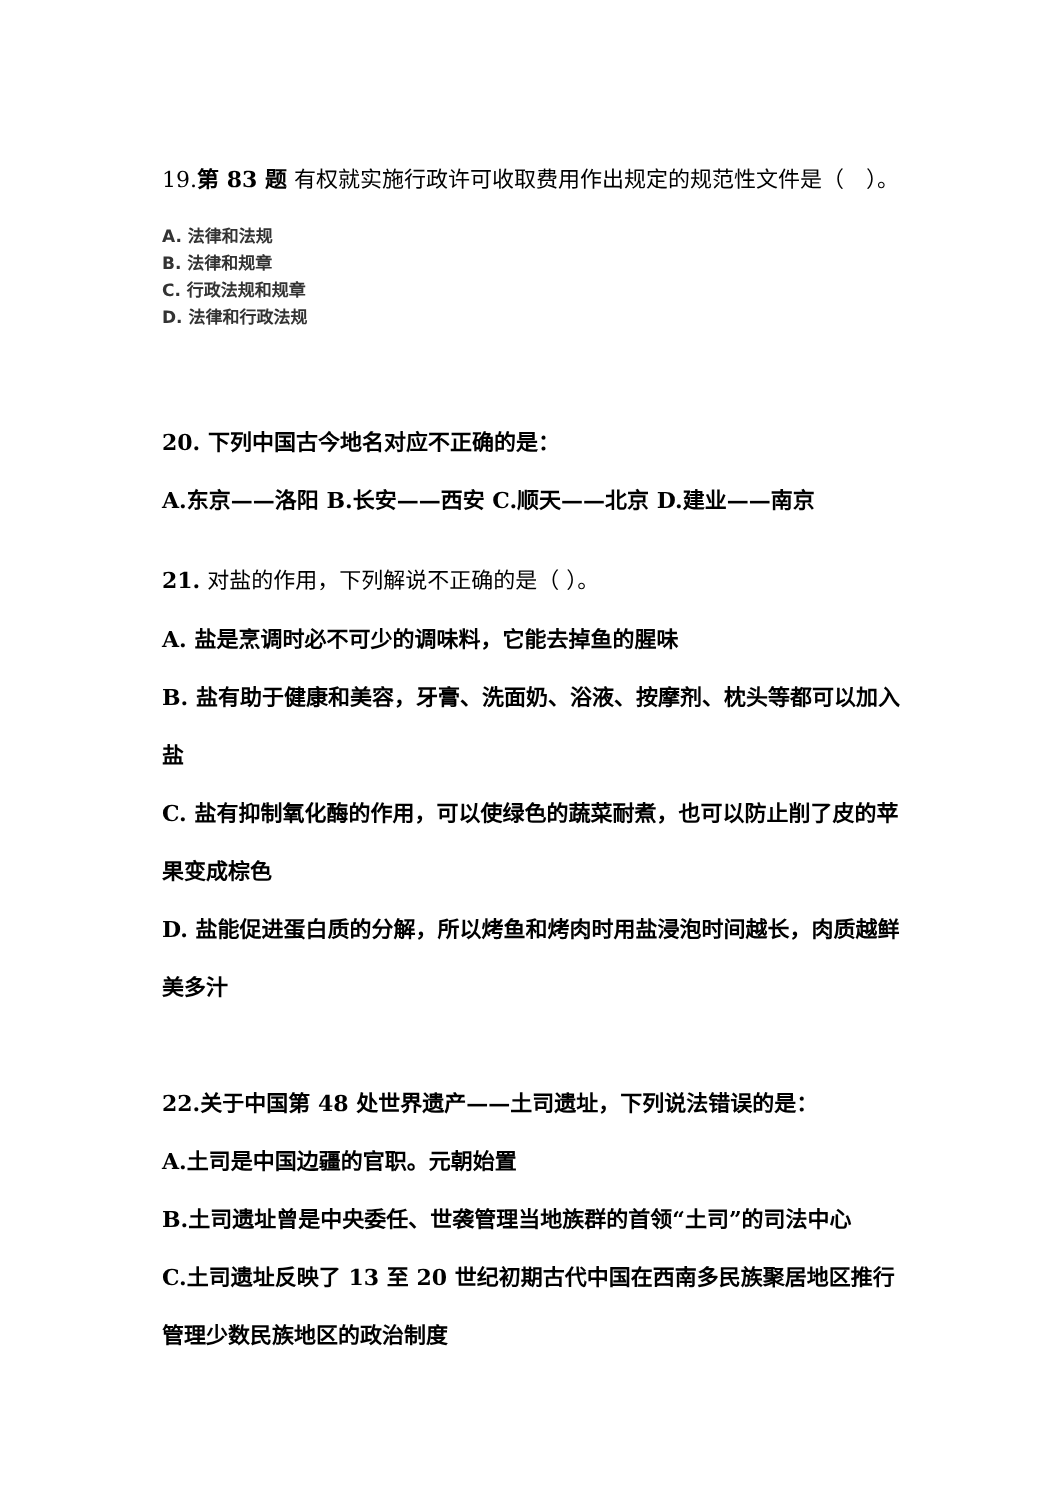19.第 83 题 有权就实施行政许可收取费用作出规定的规范性文件是（　）。
A. 法律和法规
B. 法律和规章
C. 行政法规和规章
D. 法律和行政法规
20. 下列中国古今地名对应不正确的是：
A.东京——洛阳 B.长安——西安 C.顺天——北京 D.建业——南京
21. 对盐的作用，下列解说不正确的是（ ）。
A. 盐是烹调时必不可少的调味料，它能去掉鱼的腥味
B. 盐有助于健康和美容，牙膏、洗面奶、浴液、按摩剂、枕头等都可以加入盐
C. 盐有抑制氧化酶的作用，可以使绿色的蔬菜耐煮，也可以防止削了皮的苹果变成棕色
D. 盐能促进蛋白质的分解，所以烤鱼和烤肉时用盐浸泡时间越长，肉质越鲜美多汁
22.关于中国第 48 处世界遗产——土司遗址，下列说法错误的是：
A.土司是中国边疆的官职。元朝始置
B.土司遗址曾是中央委任、世袭管理当地族群的首领“土司”的司法中心
C.土司遗址反映了 13 至 20 世纪初期古代中国在西南多民族聚居地区推行管理少数民族地区的政治制度